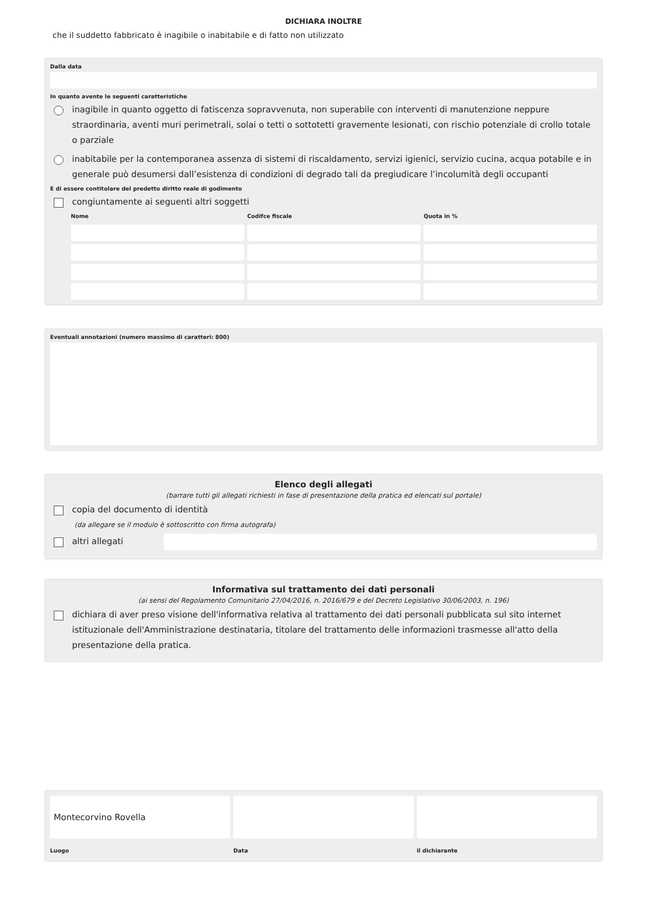DICHIARA INOLTRE
che il suddetto fabbricato è inagibile o inabitabile e di fatto non utilizzato
Dalla data
In quanto avente le seguenti caratteristiche
inagibile in quanto oggetto di fatiscenza sopravvenuta, non superabile con interventi di manutenzione neppure straordinaria, aventi muri perimetrali, solai o tetti o sottotetti gravemente lesionati, con rischio potenziale di crollo totale o parziale
inabitabile per la contemporanea assenza di sistemi di riscaldamento, servizi igienici, servizio cucina, acqua potabile e in generale può desumersi dall’esistenza di condizioni di degrado tali da pregiudicare l’incolumità degli occupanti
E di essere contitolare del predetto diritto reale di godimento
congiuntamente ai seguenti altri soggetti
Nome
Codifce fiscale
Quota in %
Eventuali annotazioni (numero massimo di caratteri: 800)
Elenco degli allegati
(barrare tutti gli allegati richiesti in fase di presentazione della pratica ed elencati sul portale)
copia del documento di identità
(da allegare se il modulo è sottoscritto con firma autografa)
altri allegati
Informativa sul trattamento dei dati personali
(ai sensi del Regolamento Comunitario 27/04/2016, n. 2016/679 e del Decreto Legislativo 30/06/2003, n. 196)
dichiara di aver preso visione dell'informativa relativa al trattamento dei dati personali pubblicata sul sito internet istituzionale dell'Amministrazione destinataria, titolare del trattamento delle informazioni trasmesse all'atto della presentazione della pratica.
Montecorvino Rovella
Luogo
Data
il dichiarante